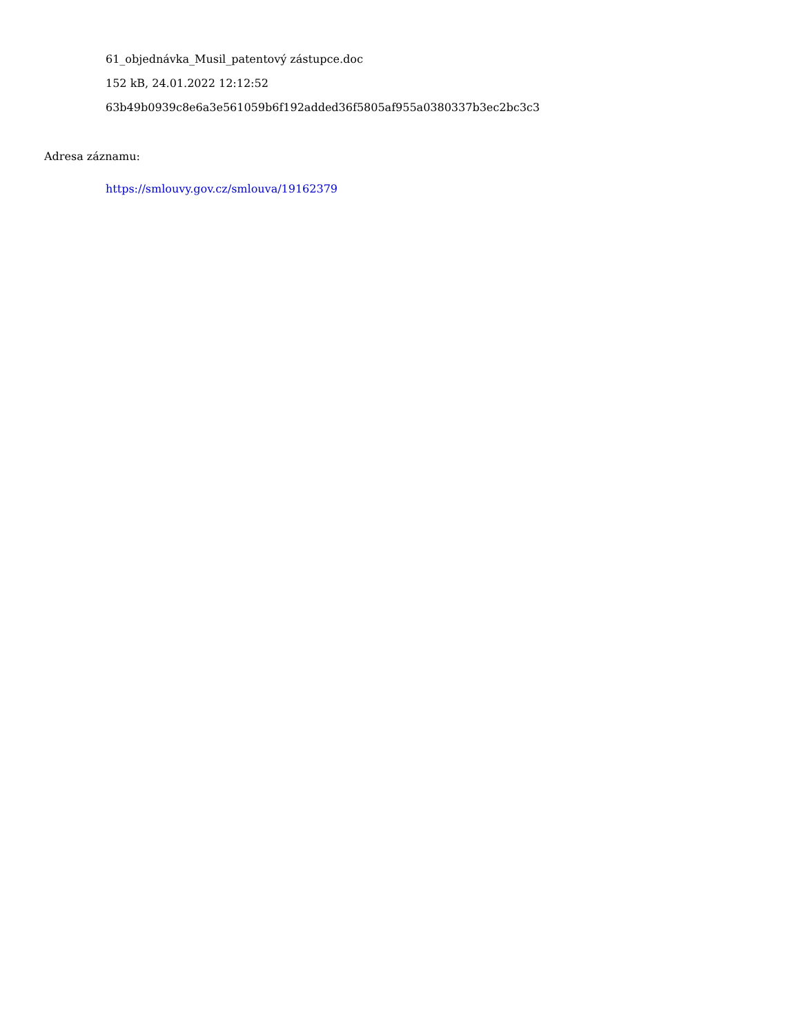61_objednávka_Musil_patentový zástupce.doc
152 kB, 24.01.2022 12:12:52
63b49b0939c8e6a3e561059b6f192added36f5805af955a0380337b3ec2bc3c3
Adresa záznamu:
https://smlouvy.gov.cz/smlouva/19162379